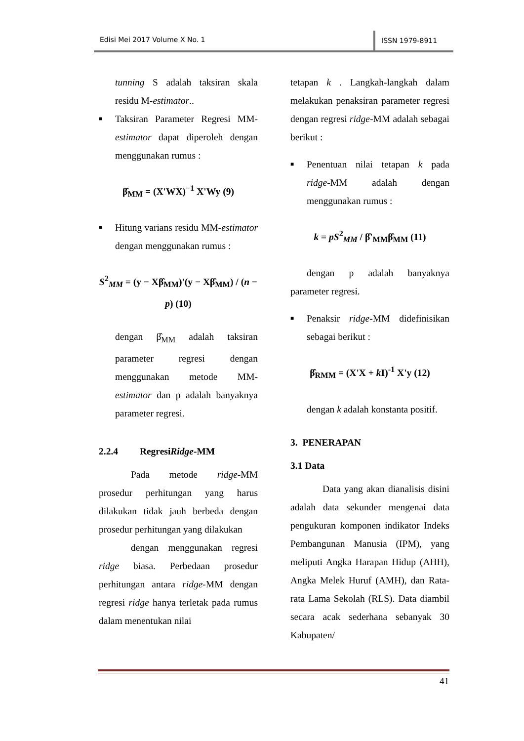Edisi Mei 2017 Volume X No. 1
ISSN 1979-8911
tunning S adalah taksiran skala residu M-estimator..
■ Taksiran Parameter Regresi MM-estimator dapat diperoleh dengan menggunakan rumus :
β̂<sub>MM</sub> = (X'WX)<sup>−1</sup> X'Wy (9)
■ Hitung varians residu MM-estimator dengan menggunakan rumus :
S<sup>2</sup><sub>MM</sub> = (y − Xβ̂<sub>MM</sub>)'(y − Xβ̂<sub>MM</sub>) / (n − p) (10)
dengan β̂<sub>MM</sub> adalah taksiran parameter regresi dengan menggunakan metode MM-estimator dan p adalah banyaknya parameter regresi.
2.2.4 RegresiRidge-MM
Pada metode ridge-MM prosedur perhitungan yang harus dilakukan tidak jauh berbeda dengan prosedur perhitungan yang dilakukan
dengan menggunakan regresi ridge biasa. Perbedaan prosedur perhitungan antara ridge-MM dengan regresi ridge hanya terletak pada rumus dalam menentukan nilai
tetapan k . Langkah-langkah dalam melakukan penaksiran parameter regresi dengan regresi ridge-MM adalah sebagai berikut :
■ Penentuan nilai tetapan k pada ridge-MM adalah dengan menggunakan rumus :
k = pS<sup>2</sup><sub>MM</sub> / β̂'<sub>MM</sub>β̂<sub>MM</sub> (11)
dengan p adalah banyaknya parameter regresi.
■ Penaksir ridge-MM didefinisikan sebagai berikut :
β̂<sub>RMM</sub> = (X'X + k I)<sup>-1</sup> X'y (12)
dengan k adalah konstanta positif.
3. PENERAPAN
3.1 Data
Data yang akan dianalisis disini adalah data sekunder mengenai data pengukuran komponen indikator Indeks Pembangunan Manusia (IPM), yang meliputi Angka Harapan Hidup (AHH), Angka Melek Huruf (AMH), dan Rata-rata Lama Sekolah (RLS). Data diambil secara acak sederhana sebanyak 30 Kabupaten/
41